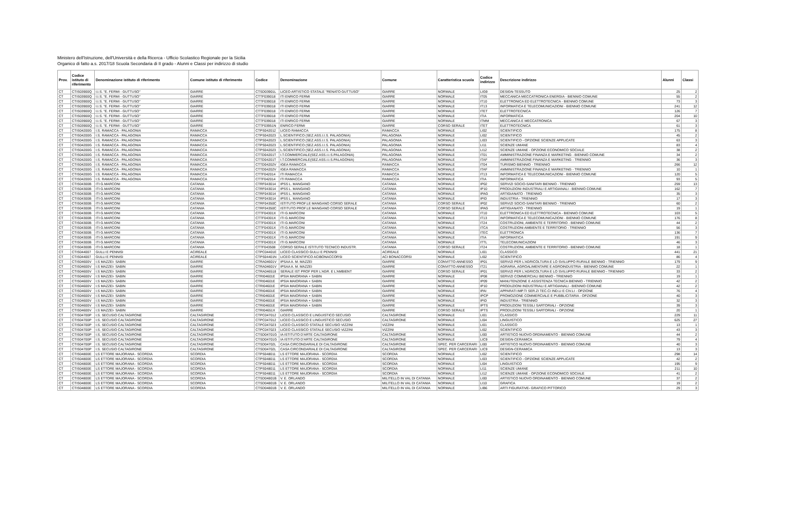Ministero dell'Istruzione, dell'Università e della Ricerca - Ufficio Scolastico Regionale per la Sicilia
Organico di fatto a.s. 2017/18 Scuola Secondaria di II grado - Alunni e Classi per indirizzo di studio
| Prov. | Codice istituto di riferimento | Denominazione istituto di riferimento | Comune istituto di riferimento | Codice | Denominazione | Comune | Caratteristica scuola | Codice indirizzo | Descrizione indirizzo | Alunni | Classi |
| --- | --- | --- | --- | --- | --- | --- | --- | --- | --- | --- | --- |
| CT | CTIS03900Q | I.I.S. "E. FERMI - GUTTUSO" | GIARRE | CTSD03901L | LICEO ARTISTICO STATALE "RENATO GUTTUSO" | GIARRE | NORMALE | LIG9 | DESIGN-TESSUTO | 25 | 2 |
| CT | CTIS03900Q | I.I.S. "E. FERMI - GUTTUSO" | GIARRE | CTTF039018 | ITI ENRICO FERMI | GIARRE | NORMALE | IT05 | MECCANICA MECCATRONICA ENERGIA - BIENNIO COMUNE | 55 | 2 |
| CT | CTIS03900Q | I.I.S. "E. FERMI - GUTTUSO" | GIARRE | CTTF039018 | ITI ENRICO FERMI | GIARRE | NORMALE | IT10 | ELETTRONICA ED ELETTROTECNICA - BIENNIO COMUNE | 73 | 3 |
| CT | CTIS03900Q | I.I.S. "E. FERMI - GUTTUSO" | GIARRE | CTTF039018 | ITI ENRICO FERMI | GIARRE | NORMALE | IT13 | INFORMATICA E TELECOMUNICAZIONI - BIENNIO COMUNE | 241 | 12 |
| CT | CTIS03900Q | I.I.S. "E. FERMI - GUTTUSO" | GIARRE | CTTF039018 | ITI ENRICO FERMI | GIARRE | NORMALE | ITET | ELETTROTECNICA | 126 | 7 |
| CT | CTIS03900Q | I.I.S. "E. FERMI - GUTTUSO" | GIARRE | CTTF039018 | ITI ENRICO FERMI | GIARRE | NORMALE | ITIA | INFORMATICA | 204 | 10 |
| CT | CTIS03900Q | I.I.S. "E. FERMI - GUTTUSO" | GIARRE | CTTF039018 | ITI ENRICO FERMI | GIARRE | NORMALE | ITMM | MECCANICA E MECCATRONICA | 67 | 3 |
| CT | CTIS03900Q | I.I.S. "E. FERMI - GUTTUSO" | GIARRE | CTTF03951N | ENRICO FERMI | GIARRE | CORSO SERALE | ITET | ELETTROTECNICA | 61 | 3 |
| CT | CTIS04200G | I.S. RAMACCA - PALAGONIA | RAMACCA | CTPS042012 | LICEO RAMACCA | RAMACCA | NORMALE | LI02 | SCIENTIFICO | 175 | 8 |
| CT | CTIS04200G | I.S. RAMACCA - PALAGONIA | RAMACCA | CTPS042023 | L.SCIENTIFICO (SEZ.ASS.I.I.S. PALAGONIA) | PALAGONIA | NORMALE | LI02 | SCIENTIFICO | 45 | 2 |
| CT | CTIS04200G | I.S. RAMACCA - PALAGONIA | RAMACCA | CTPS042023 | L.SCIENTIFICO (SEZ.ASS.I.I.S. PALAGONIA) | PALAGONIA | NORMALE | LI03 | SCIENTIFICO - OPZIONE SCIENZE APPLICATE | 63 | 3 |
| CT | CTIS04200G | I.S. RAMACCA - PALAGONIA | RAMACCA | CTPS042023 | L.SCIENTIFICO (SEZ.ASS.I.I.S. PALAGONIA) | PALAGONIA | NORMALE | LI11 | SCIENZE UMANE | 83 | 4 |
| CT | CTIS04200G | I.S. RAMACCA - PALAGONIA | RAMACCA | CTPS042023 | L.SCIENTIFICO (SEZ.ASS.I.I.S. PALAGONIA) | PALAGONIA | NORMALE | LI12 | SCIENZE UMANE - OPZIONE ECONOMICO SOCIALE | 38 | 2 |
| CT | CTIS04200G | I.S. RAMACCA - PALAGONIA | RAMACCA | CTTD04201T | I.T.COMMERCIALE(SEZ.ASS.I.I.S.PALAGONIA) | PALAGONIA | NORMALE | IT01 | AMMINISTRAZIONE FINANZA E MARKETING - BIENNIO COMUNE | 34 | 2 |
| CT | CTIS04200G | I.S. RAMACCA - PALAGONIA | RAMACCA | CTTD04201T | I.T.COMMERCIALE(SEZ.ASS.I.I.S.PALAGONIA) | PALAGONIA | NORMALE | ITAF | AMMINISTRAZIONE FINANZA E MARKETING - TRIENNIO | 36 | 3 |
| CT | CTIS04200G | I.S. RAMACCA - PALAGONIA | RAMACCA | CTTD04202V | IGEA RAMACCA | RAMACCA | NORMALE | IT04 | TURISMO BIENNIO - TRIENNIO | 266 | 12 |
| CT | CTIS04200G | I.S. RAMACCA - PALAGONIA | RAMACCA | CTTD04202V | IGEA RAMACCA | RAMACCA | NORMALE | ITAF | AMMINISTRAZIONE FINANZA E MARKETING - TRIENNIO | 10 | 1 |
| CT | CTIS04200G | I.S. RAMACCA - PALAGONIA | RAMACCA | CTTF042014 | ITI RAMACCA | RAMACCA | NORMALE | IT13 | INFORMATICA E TELECOMUNICAZIONI - BIENNIO COMUNE | 120 | 5 |
| CT | CTIS04200G | I.S. RAMACCA - PALAGONIA | RAMACCA | CTTF042014 | ITI RAMACCA | RAMACCA | NORMALE | ITIA | INFORMATICA | 93 | 5 |
| CT | CTIS04300B | ITI G.MARCONI | CATANIA | CTRF043014 | IPSS L. MANGANO | CATANIA | NORMALE | IP02 | SERVIZI SOCIO-SANITARI BIENNIO - TRIENNIO | 259 | 13 |
| CT | CTIS04300B | ITI G.MARCONI | CATANIA | CTRF043014 | IPSS L. MANGANO | CATANIA | NORMALE | IP10 | PRODUZIONI INDUSTRIALI E ARTIGIANALI - BIENNIO COMUNE | 162 | 7 |
| CT | CTIS04300B | ITI G.MARCONI | CATANIA | CTRF043014 | IPSS L. MANGANO | CATANIA | NORMALE | IPAG | ARTIGIANATO - TRIENNIO | 35 | 3 |
| CT | CTIS04300B | ITI G.MARCONI | CATANIA | CTRF043014 | IPSS L. MANGANO | CATANIA | NORMALE | IPID | INDUSTRIA - TRIENNIO | 17 | 3 |
| CT | CTIS04300B | ITI G.MARCONI | CATANIA | CTRF04350C | ISTITUTO PROF.LE MANGANO CORSO SERALE | CATANIA | CORSO SERALE | IP02 | SERVIZI SOCIO-SANITARI BIENNIO - TRIENNIO | 60 | 2 |
| CT | CTIS04300B | ITI G.MARCONI | CATANIA | CTRF04350C | ISTITUTO PROF.LE MANGANO CORSO SERALE | CATANIA | CORSO SERALE | IPAG | ARTIGIANATO - TRIENNIO | 19 | 1 |
| CT | CTIS04300B | ITI G.MARCONI | CATANIA | CTTF04301X | ITI G.MARCONI | CATANIA | NORMALE | IT10 | ELETTRONICA ED ELETTROTECNICA - BIENNIO COMUNE | 103 | 5 |
| CT | CTIS04300B | ITI G.MARCONI | CATANIA | CTTF04301X | ITI G.MARCONI | CATANIA | NORMALE | IT13 | INFORMATICA E TELECOMUNICAZIONI - BIENNIO COMUNE | 176 | 8 |
| CT | CTIS04300B | ITI G.MARCONI | CATANIA | CTTF04301X | ITI G.MARCONI | CATANIA | NORMALE | IT24 | COSTRUZIONI, AMBIENTE E TERRITORIO - BIENNIO COMUNE | 44 | 2 |
| CT | CTIS04300B | ITI G.MARCONI | CATANIA | CTTF04301X | ITI G.MARCONI | CATANIA | NORMALE | ITCA | COSTRUZIONI AMBIENTE E TERRITORIO - TRIENNIO | 56 | 3 |
| CT | CTIS04300B | ITI G.MARCONI | CATANIA | CTTF04301X | ITI G.MARCONI | CATANIA | NORMALE | ITEC | ELETTRONICA | 136 | 7 |
| CT | CTIS04300B | ITI G.MARCONI | CATANIA | CTTF04301X | ITI G.MARCONI | CATANIA | NORMALE | ITIA | INFORMATICA | 191 | 9 |
| CT | CTIS04300B | ITI G.MARCONI | CATANIA | CTTF04301X | ITI G.MARCONI | CATANIA | NORMALE | ITTL | TELECOMUNICAZIONI | 46 | 3 |
| CT | CTIS04300B | ITI G.MARCONI | CATANIA | CTTF043508 | CORSO SERALE ISTITUTO TECNICO INDUSTR. | CATANIA | CORSO SERALE | IT24 | COSTRUZIONI, AMBIENTE E TERRITORIO - BIENNIO COMUNE | 18 | 1 |
| CT | CTIS044007 | GULLI E PENNISI | ACIREALE | CTPC04401E | LICEO CLASSICO GULLI E PENNISI | ACIREALE | NORMALE | LI01 | CLASSICO | 441 | 21 |
| CT | CTIS044007 | GULLI E PENNISI | ACIREALE | CTPS04401N | LICEO SCIENTIFICO ACIBONACCORSI | ACI BONACCORSI | NORMALE | LI02 | SCIENTIFICO | 86 | 4 |
| CT | CTIS04600V | I.S MAZZEI- SABIN | GIARRE | CTRA04601V | IPSAA A. M. MAZZEI | GIARRE | CONVITTO ANNESSO | IP01 | SERVIZI PER L'AGRICOLTURA E LO SVILUPPO RURALE BIENNIO - TRIENNIO | 179 | 9 |
| CT | CTIS04600V | I.S MAZZEI- SABIN | GIARRE | CTRA04601V | IPSAA A. M. MAZZEI | GIARRE | CONVITTO ANNESSO | IT21 | AGRARIA, AGROALIMENTARE E AGROINDUSTRIA - BIENNIO COMUNE | 22 | 1 |
| CT | CTIS04600V | I.S MAZZEI- SABIN | GIARRE | CTRA046518 | SERALE IST PROF PER L'AGR. E L'AMBIENT | GIARRE | CORSO SERALE | IP01 | SERVIZI PER L'AGRICOLTURA E LO SVILUPPO RURALE BIENNIO - TRIENNIO | 33 | 2 |
| CT | CTIS04600V | I.S MAZZEI- SABIN | GIARRE | CTRI04601E | IPSIA MAIORANA + SABIN | GIARRE | NORMALE | IP08 | SERVIZI COMMERCIALI BIENNIO - TRIENNIO | 19 | 1 |
| CT | CTIS04600V | I.S MAZZEI- SABIN | GIARRE | CTRI04601E | IPSIA MAIORANA + SABIN | GIARRE | NORMALE | IP09 | MANUTENZIONE E ASSISTENZA TECNICA BIENNIO - TRIENNIO | 42 | 2 |
| CT | CTIS04600V | I.S MAZZEI- SABIN | GIARRE | CTRI04601E | IPSIA MAIORANA + SABIN | GIARRE | NORMALE | IP10 | PRODUZIONI INDUSTRIALI E ARTIGIANALI - BIENNIO COMUNE | 42 | 2 |
| CT | CTIS04600V | I.S MAZZEI- SABIN | GIARRE | CTRI04601E | IPSIA MAIORANA + SABIN | GIARRE | NORMALE | IPAI | APPARATI IMP.TI SER.ZI TEC.CI IND.LI E CIV.LI - OPZIONE | 76 | 4 |
| CT | CTIS04600V | I.S MAZZEI- SABIN | GIARRE | CTRI04601E | IPSIA MAIORANA + SABIN | GIARRE | NORMALE | IPCP | PROMOZIONE COMMERCIALE E PUBBLICITARIA - OPZIONE | 40 | 3 |
| CT | CTIS04600V | I.S MAZZEI- SABIN | GIARRE | CTRI04601E | IPSIA MAIORANA + SABIN | GIARRE | NORMALE | IPID | INDUSTRIA - TRIENNIO | 32 | 3 |
| CT | CTIS04600V | I.S MAZZEI- SABIN | GIARRE | CTRI04601E | IPSIA MAIORANA + SABIN | GIARRE | NORMALE | IPTS | PRODUZIONI TESSILI SARTORIALI - OPZIONE | 39 | 3 |
| CT | CTIS04600V | I.S MAZZEI- SABIN | GIARRE | CTRI04651X | GIARRE | GIARRE | CORSO SERALE | IPTS | PRODUZIONI TESSILI SARTORIALI - OPZIONE | 20 | 1 |
| CT | CTIS04700P | I.S. SECUSIO CALTAGIRONE | CALTAGIRONE | CTPC047012 | LICEO CLASSICO E LINGUISTICO SECUSIO | CALTAGIRONE | NORMALE | LI01 | CLASSICO | 229 | 11 |
| CT | CTIS04700P | I.S. SECUSIO CALTAGIRONE | CALTAGIRONE | CTPC047012 | LICEO CLASSICO E LINGUISTICO SECUSIO | CALTAGIRONE | NORMALE | LI04 | LINGUISTICO | 625 | 27 |
| CT | CTIS04700P | I.S. SECUSIO CALTAGIRONE | CALTAGIRONE | CTPC047023 | LICEO CLASSICO STATALE SECUSIO VIZZINI | VIZZINI | NORMALE | LI01 | CLASSICO | 13 | 1 |
| CT | CTIS04700P | I.S. SECUSIO CALTAGIRONE | CALTAGIRONE | CTPC047023 | LICEO CLASSICO STATALE SECUSIO VIZZINI | VIZZINI | NORMALE | LI02 | SCIENTIFICO | 43 | 3 |
| CT | CTIS04700P | I.S. SECUSIO CALTAGIRONE | CALTAGIRONE | CTSD04701G | IA ISTITUTO D'ARTE CALTAGIRONE | CALTAGIRONE | NORMALE | LI00 | ARTISTICO NUOVO ORDINAMENTO - BIENNIO COMUNE | 44 | 2 |
| CT | CTIS04700P | I.S. SECUSIO CALTAGIRONE | CALTAGIRONE | CTSD04701G | IA ISTITUTO D'ARTE CALTAGIRONE | CALTAGIRONE | NORMALE | LIC9 | DESIGN-CERAMICA | 79 | 4 |
| CT | CTIS04700P | I.S. SECUSIO CALTAGIRONE | CALTAGIRONE | CTSD04702L | CASA CIRCONDARIALE DI CALTAGIRONE | CALTAGIRONE | SPEC. PER CARCERARI | LI00 | ARTISTICO NUOVO ORDINAMENTO - BIENNIO COMUNE | 40 | 3 |
| CT | CTIS04700P | I.S. SECUSIO CALTAGIRONE | CALTAGIRONE | CTSD04702L | CASA CIRCONDARIALE DI CALTAGIRONE | CALTAGIRONE | SPEC. PER CARCERARI | LIC9 | DESIGN-CERAMICA | 13 | 3 |
| CT | CTIS04800E | LS ETTORE MAJORANA - SCORDIA | SCORDIA | CTPS048011 | LS ETTORE MAJORANA - SCORDIA | SCORDIA | NORMALE | LI02 | SCIENTIFICO | 298 | 14 |
| CT | CTIS04800E | LS ETTORE MAJORANA - SCORDIA | SCORDIA | CTPS048011 | LS ETTORE MAJORANA - SCORDIA | SCORDIA | NORMALE | LI03 | SCIENTIFICO - OPZIONE SCIENZE APPLICATE | 42 | 2 |
| CT | CTIS04800E | LS ETTORE MAJORANA - SCORDIA | SCORDIA | CTPS048011 | LS ETTORE MAJORANA - SCORDIA | SCORDIA | NORMALE | LI04 | LINGUISTICO | 195 | 9 |
| CT | CTIS04800E | LS ETTORE MAJORANA - SCORDIA | SCORDIA | CTPS048011 | LS ETTORE MAJORANA - SCORDIA | SCORDIA | NORMALE | LI11 | SCIENZE UMANE | 211 | 10 |
| CT | CTIS04800E | LS ETTORE MAJORANA - SCORDIA | SCORDIA | CTPS048011 | LS ETTORE MAJORANA - SCORDIA | SCORDIA | NORMALE | LI12 | SCIENZE UMANE - OPZIONE ECONOMICO SOCIALE | 41 | 2 |
| CT | CTIS04800E | LS ETTORE MAJORANA - SCORDIA | SCORDIA | CTSD04801B | V. E. ORLANDO | MILITELLO IN VAL DI CATANIA | NORMALE | LI00 | ARTISTICO NUOVO ORDINAMENTO - BIENNIO COMUNE | 37 | 2 |
| CT | CTIS04800E | LS ETTORE MAJORANA - SCORDIA | SCORDIA | CTSD04801B | V. E. ORLANDO | MILITELLO IN VAL DI CATANIA | NORMALE | LI10 | GRAFICA | 19 | 2 |
| CT | CTIS04800E | LS ETTORE MAJORANA - SCORDIA | SCORDIA | CTSD04801B | V. E. ORLANDO | MILITELLO IN VAL DI CATANIA | NORMALE | LIB6 | ARTI FIGURATIVE- GRAFICO PITTORICO | 29 | 3 |